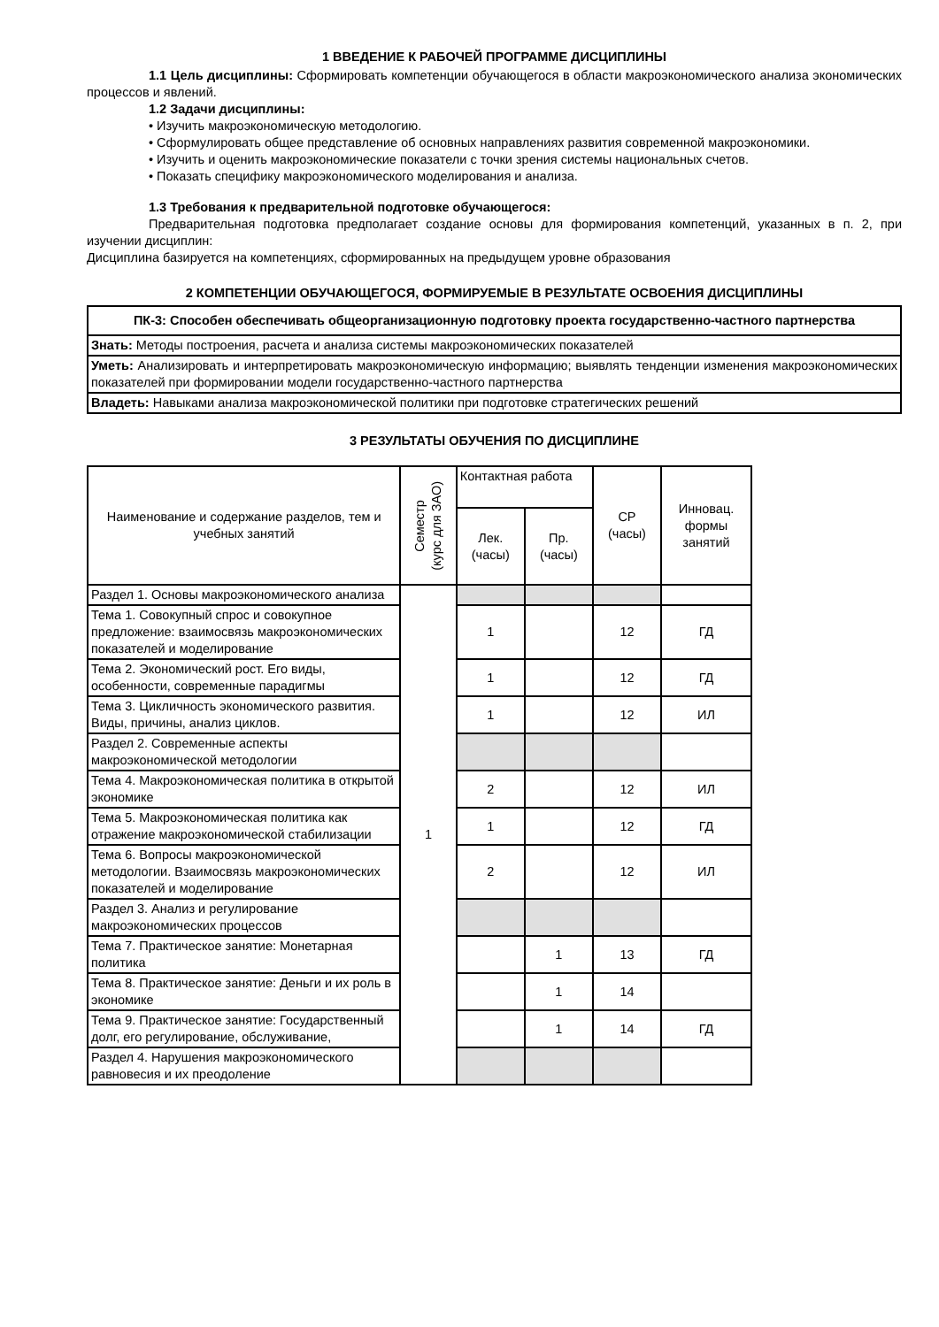1 ВВЕДЕНИЕ К РАБОЧЕЙ ПРОГРАММЕ ДИСЦИПЛИНЫ
1.1 Цель дисциплины: Сформировать компетенции обучающегося в области макроэкономического анализа экономических процессов и явлений.
1.2 Задачи дисциплины:
• Изучить макроэкономическую методологию.
• Сформулировать общее представление об основных направлениях развития современной макроэкономики.
• Изучить и оценить макроэкономические показатели с точки зрения системы национальных счетов.
• Показать специфику макроэкономического моделирования и анализа.
1.3 Требования к предварительной подготовке обучающегося:
Предварительная подготовка предполагает создание основы для формирования компетенций, указанных в п. 2, при изучении дисциплин:
Дисциплина базируется на компетенциях, сформированных на предыдущем уровне образования
2 КОМПЕТЕНЦИИ ОБУЧАЮЩЕГОСЯ, ФОРМИРУЕМЫЕ В РЕЗУЛЬТАТЕ ОСВОЕНИЯ ДИСЦИПЛИНЫ
| ПК-3: Способен обеспечивать общеорганизационную подготовку проекта государственно-частного партнерства |
| Знать: Методы построения, расчета и анализа системы макроэкономических показателей |
| Уметь: Анализировать и интерпретировать макроэкономическую информацию; выявлять тенденции изменения макроэкономических показателей при формировании модели государственно-частного партнерства |
| Владеть: Навыками анализа макроэкономической политики при подготовке стратегических решений |
3 РЕЗУЛЬТАТЫ ОБУЧЕНИЯ ПО ДИСЦИПЛИНЕ
| Наименование и содержание разделов, тем и учебных занятий | Семестр (курс для ЗАО) | Контактная работа | | СР (часы) | Инновац. формы занятий |
| --- | --- | --- | --- | --- | --- |
| | | Лек. (часы) | Пр. (часы) | | |
| Раздел 1. Основы макроэкономического анализа | 1 | | | | |
| Тема 1. Совокупный спрос и совокупное предложение: взаимосвязь макроэкономических показателей и моделирование | | 1 | | 12 | ГД |
| Тема 2. Экономический рост. Его виды, особенности, современные парадигмы | | 1 | | 12 | ГД |
| Тема 3. Цикличность экономического развития. Виды, причины, анализ циклов. | | 1 | | 12 | ИЛ |
| Раздел 2. Современные аспекты макроэкономической методологии | | | | | |
| Тема 4. Макроэкономическая политика в открытой экономике | | 2 | | 12 | ИЛ |
| Тема 5. Макроэкономическая политика как отражение макроэкономической стабилизации | | 1 | | 12 | ГД |
| Тема 6. Вопросы макроэкономической методологии. Взаимосвязь макроэкономических показателей и моделирование | | 2 | | 12 | ИЛ |
| Раздел 3. Анализ и регулирование макроэкономических процессов | | | | | |
| Тема 7. Практическое занятие: Монетарная политика | | | 1 | 13 | ГД |
| Тема 8. Практическое занятие: Деньги и их роль в экономике | | | 1 | 14 | |
| Тема 9. Практическое занятие: Государственный долг, его регулирование, обслуживание, | | | 1 | 14 | ГД |
| Раздел 4. Нарушения макроэкономического равновесия и их преодоление | | | | | |